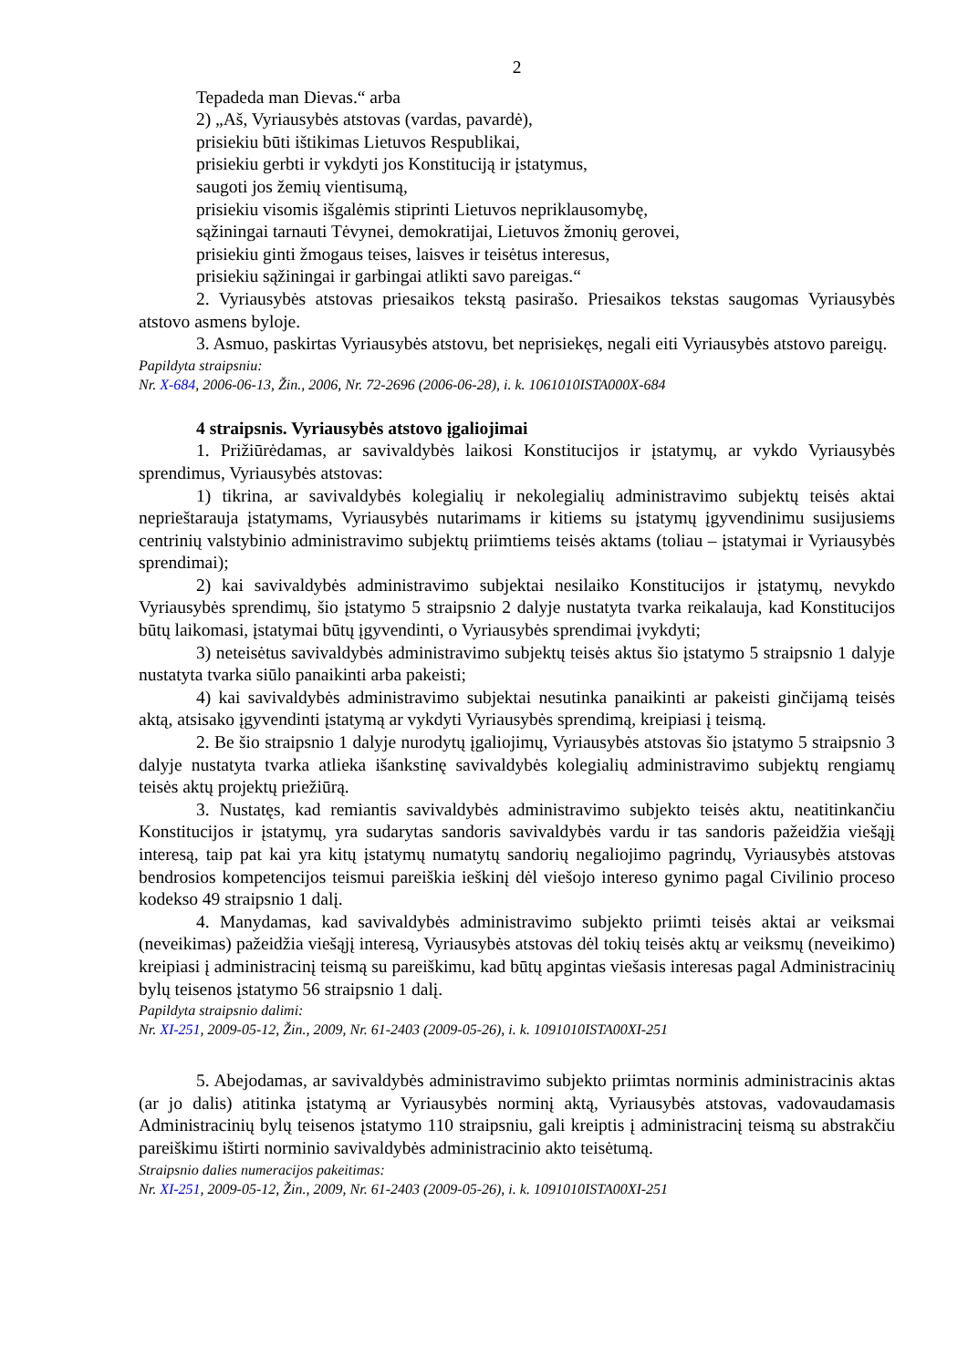2
Tepadeda man Dievas.“ arba
2) „Aš, Vyriausybės atstovas (vardas, pavardė),
prisiekiu būti ištikimas Lietuvos Respublikai,
prisiekiu gerbti ir vykdyti jos Konstituciją ir įstatymus,
saugoti jos žemių vientisumą,
prisiekiu visomis išgalėmis stiprinti Lietuvos nepriklausomybę,
sąžiningai tarnauti Tėvynei, demokratijai, Lietuvos žmonių gerovei,
prisiekiu ginti žmogaus teises, laisves ir teisėtus interesus,
prisiekiu sąžiningai ir garbingai atlikti savo pareigas.“
2. Vyriausybės atstovas priesaikos tekstą pasirašo. Priesaikos tekstas saugomas Vyriausybės atstovo asmens byloje.
3. Asmuo, paskirtas Vyriausybės atstovu, bet neprisiekęs, negali eiti Vyriausybės atstovo pareigų.
Papildyta straipsniu:
Nr. X-684, 2006-06-13, Žin., 2006, Nr. 72-2696 (2006-06-28), i. k. 1061010ISTA000X-684
4 straipsnis. Vyriausybės atstovo įgaliojimai
1. Prižiūrėdamas, ar savivaldybės laikosi Konstitucijos ir įstatymų, ar vykdo Vyriausybės sprendimus, Vyriausybės atstovas:
1) tikrina, ar savivaldybės kolegialių ir nekolegialių administravimo subjektų teisės aktai neprieštarauja įstatymams, Vyriausybės nutarimams ir kitiems su įstatymų įgyvendinimu susijusiems centrinių valstybinio administravimo subjektų priimtiems teisės aktams (toliau – įstatymai ir Vyriausybės sprendimai);
2) kai savivaldybės administravimo subjektai nesilaiko Konstitucijos ir įstatymų, nevykdo Vyriausybės sprendimų, šio įstatymo 5 straipsnio 2 dalyje nustatyta tvarka reikalauja, kad Konstitucijos būtų laikomasi, įstatymai būtų įgyvendinti, o Vyriausybės sprendimai įvykdyti;
3) neteisėtus savivaldybės administravimo subjektų teisės aktus šio įstatymo 5 straipsnio 1 dalyje nustatyta tvarka siūlo panaikinti arba pakeisti;
4) kai savivaldybės administravimo subjektai nesutinka panaikinti ar pakeisti ginčijamą teisės aktą, atsisako įgyvendinti įstatymą ar vykdyti Vyriausybės sprendimą, kreipiasi į teismą.
2. Be šio straipsnio 1 dalyje nurodytų įgaliojimų, Vyriausybės atstovas šio įstatymo 5 straipsnio 3 dalyje nustatyta tvarka atlieka išankstinę savivaldybės kolegialių administravimo subjektų rengiamų teisės aktų projektų priežiūrą.
3. Nustatęs, kad remiantis savivaldybės administravimo subjekto teisės aktu, neatitinkančiu Konstitucijos ir įstatymų, yra sudarytas sandoris savivaldybės vardu ir tas sandoris pažeidžia viešąjį interesą, taip pat kai yra kitų įstatymų numatytų sandorių negaliojimo pagrindų, Vyriausybės atstovas bendrosios kompetencijos teismui pareiškia ieškinį dėl viešojo intereso gynimo pagal Civilinio proceso kodekso 49 straipsnio 1 dalį.
4. Manydamas, kad savivaldybės administravimo subjekto priimti teisės aktai ar veiksmai (neveikimas) pažeidžia viešąjį interesą, Vyriausybės atstovas dėl tokių teisės aktų ar veiksmų (neveikimo) kreipiasi į administracinį teismą su pareiškimu, kad būtų apgintas viešasis interesas pagal Administracinių bylų teisenos įstatymo 56 straipsnio 1 dalį.
Papildyta straipsnio dalimi:
Nr. XI-251, 2009-05-12, Žin., 2009, Nr. 61-2403 (2009-05-26), i. k. 1091010ISTA00XI-251
5. Abejodamas, ar savivaldybės administravimo subjekto priimtas norminis administracinis aktas (ar jo dalis) atitinka įstatymą ar Vyriausybės norminį aktą, Vyriausybės atstovas, vadovaudamasis Administracinių bylų teisenos įstatymo 110 straipsniu, gali kreiptis į administracinį teismą su abstrakčiu pareiškimu ištirti norminio savivaldybės administracinio akto teisėtumą.
Straipsnio dalies numeracijos pakeitimas:
Nr. XI-251, 2009-05-12, Žin., 2009, Nr. 61-2403 (2009-05-26), i. k. 1091010ISTA00XI-251